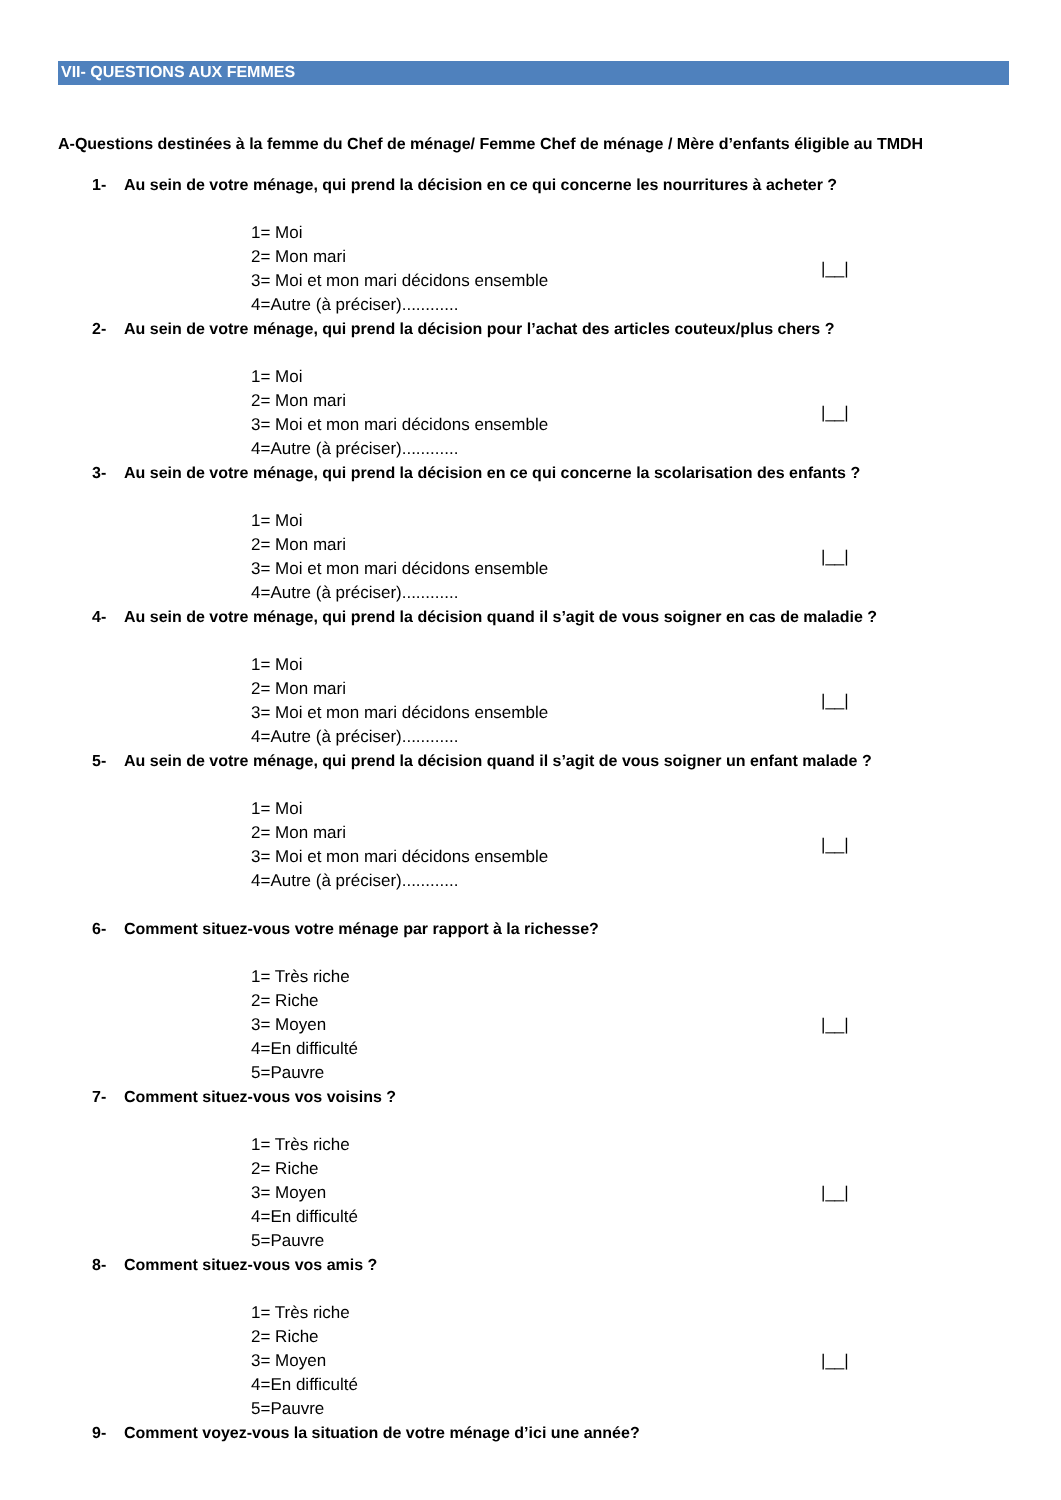VII- QUESTIONS AUX FEMMES
A-Questions destinées à la femme du Chef de ménage/ Femme Chef de ménage / Mère d’enfants éligible au TMDH
1- Au sein de votre ménage, qui prend la décision en ce qui concerne les nourritures à acheter ?
1= Moi
2= Mon mari
3= Moi et mon mari décidons ensemble
4=Autre (à préciser)............
|__|
2- Au sein de votre ménage, qui prend la décision pour l’achat des articles couteux/plus chers ?
1= Moi
2= Mon mari
3= Moi et mon mari décidons ensemble
4=Autre (à préciser)............
|__|
3- Au sein de votre ménage, qui prend la décision en ce qui concerne la scolarisation des enfants ?
1= Moi
2= Mon mari
3= Moi et mon mari décidons ensemble
4=Autre (à préciser)............
|__|
4- Au sein de votre ménage, qui prend la décision quand il s’agit de vous soigner en cas de maladie ?
1= Moi
2= Mon mari
3= Moi et mon mari décidons ensemble
4=Autre (à préciser)............
|__|
5- Au sein de votre ménage, qui prend la décision quand il s’agit de vous soigner un enfant malade ?
1= Moi
2= Mon mari
3= Moi et mon mari décidons ensemble
4=Autre (à préciser)............
|__|
6- Comment situez-vous votre ménage par rapport à la richesse?
1= Très riche
2= Riche
3= Moyen
4=En difficulté
5=Pauvre
|__|
7- Comment situez-vous vos voisins ?
1= Très riche
2= Riche
3= Moyen
4=En difficulté
5=Pauvre
|__|
8- Comment situez-vous vos amis ?
1= Très riche
2= Riche
3= Moyen
4=En difficulté
5=Pauvre
|__|
9- Comment voyez-vous la situation de votre ménage d’ici une année?